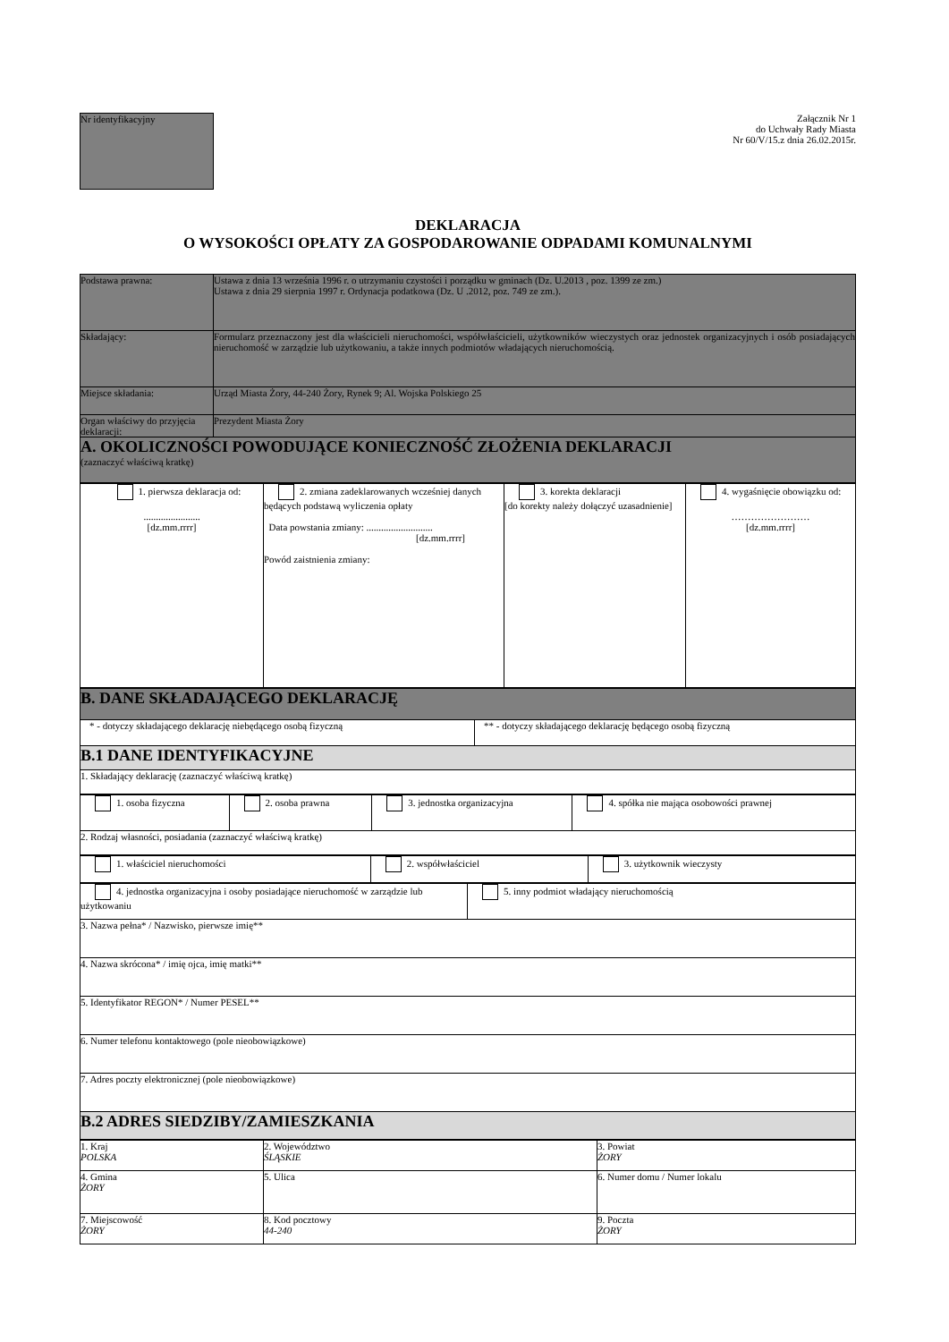Nr identyfikacyjny
Załącznik Nr 1
do Uchwały Rady Miasta
Nr 60/V/15.z dnia 26.02.2015r.
DEKLARACJA
O WYSOKOŚCI OPŁATY ZA GOSPODAROWANIE ODPADAMI KOMUNALNYMI
| Podstawa prawna: | Ustawa z dnia 13 września 1996 r. o utrzymaniu czystości i porządku w gminach (Dz. U.2013 , poz. 1399 ze zm.) Ustawa z dnia 29 sierpnia 1997 r. Ordynacja podatkowa (Dz. U .2012, poz. 749 ze zm.). |
| Składający: | Formularz przeznaczony jest dla właścicieli nieruchomości, współwłaścicieli, użytkowników wieczystych oraz jednostek organizacyjnych i osób posiadających nieruchomość w zarządzie lub użytkowaniu, a także innych podmiotów władających nieruchomością. |
| Miejsce składania: | Urząd Miasta Żory, 44-240 Żory, Rynek 9; Al. Wojska Polskiego 25 |
| Organ właściwy do przyjęcia deklaracji: | Prezydent Miasta Żory |
| A. OKOLICZNOŚCI POWODUJĄCE KONIECZNOŚĆ ZŁOŻENIA DEKLARACJI (zaznaczyć właściwą kratkę) | |
| 1. pierwsza deklaracja od: ....................... [dz.mm.rrrr] | 2. zmiana zadeklarowanych wcześniej danych będących podstawą wyliczenia opłaty Data powstania zmiany: ........................... [dz.mm.rrrr] Powód zaistnienia zmiany: | 3. korekta deklaracji [do korekty należy dołączyć uzasadnienie] | 4. wygaśnięcie obowiązku od: …………………… [dz.mm.rrrr] |
| B. DANE SKŁADAJĄCEGO DEKLARACJĘ | |
| * - dotyczy składającego deklarację niebędącego osobą fizyczną | ** - dotyczy składającego deklarację będącego osobą fizyczną |
| B.1 DANE IDENTYFIKACYJNE | |
| 1. Składający deklarację (zaznaczyć właściwą kratkę) | |
| 1. osoba fizyczna | 2. osoba prawna | 3. jednostka organizacyjna | 4. spółka nie mająca osobowości prawnej |
| 2. Rodzaj własności, posiadania (zaznaczyć właściwą kratkę) | | | |
| 1. właściciel nieruchomości | 2. współwłaściciel | 3. użytkownik wieczysty |
| 4. jednostka organizacyjna i osoby posiadające nieruchomość w zarządzie lub użytkowaniu | 5. inny podmiot władający nieruchomością |
| 3. Nazwa pełna* / Nazwisko, pierwsze imię** | |
| 4. Nazwa skrócona* / imię ojca, imię matki** | |
| 5. Identyfikator REGON* / Numer PESEL** | |
| 6. Numer telefonu kontaktowego (pole nieobowiązkowe) | |
| 7. Adres poczty elektronicznej (pole nieobowiązkowe) | |
| B.2 ADRES SIEDZIBY/ZAMIESZKANIA | |
| 1. Kraj POLSKA | 2. Województwo ŚLĄSKIE | 3. Powiat ŻORY |
| 4. Gmina ŻORY | 5. Ulica | 6. Numer domu / Numer lokalu |
| 7. Miejscowość ŻORY | 8. Kod pocztowy 44-240 | 9. Poczta ŻORY |